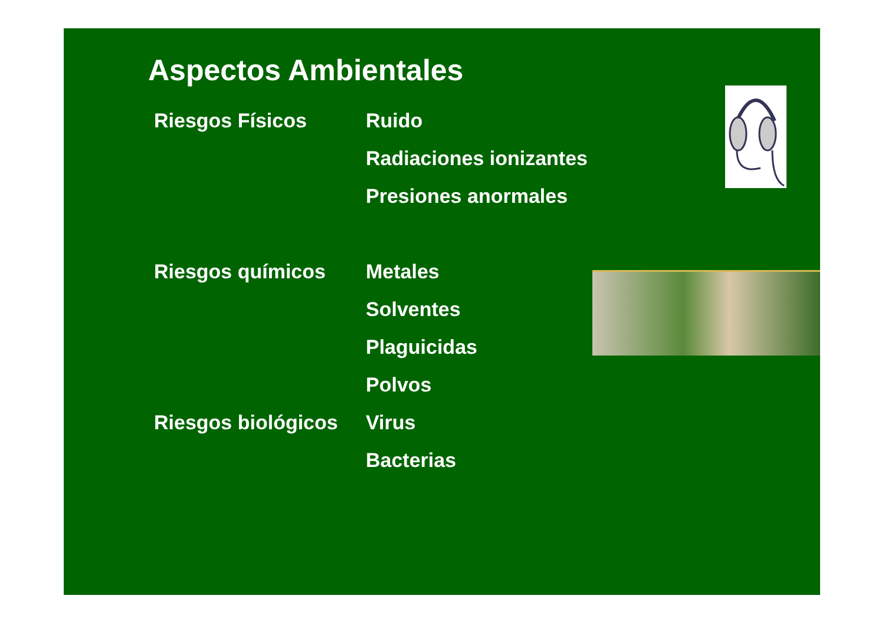Aspectos Ambientales
Riesgos Físicos Ruido
Radiaciones ionizantes
Presiones anormales
Riesgos químicos Metales
Solventes
Plaguicidas
Polvos
Riesgos biológicos Virus
Bacterias